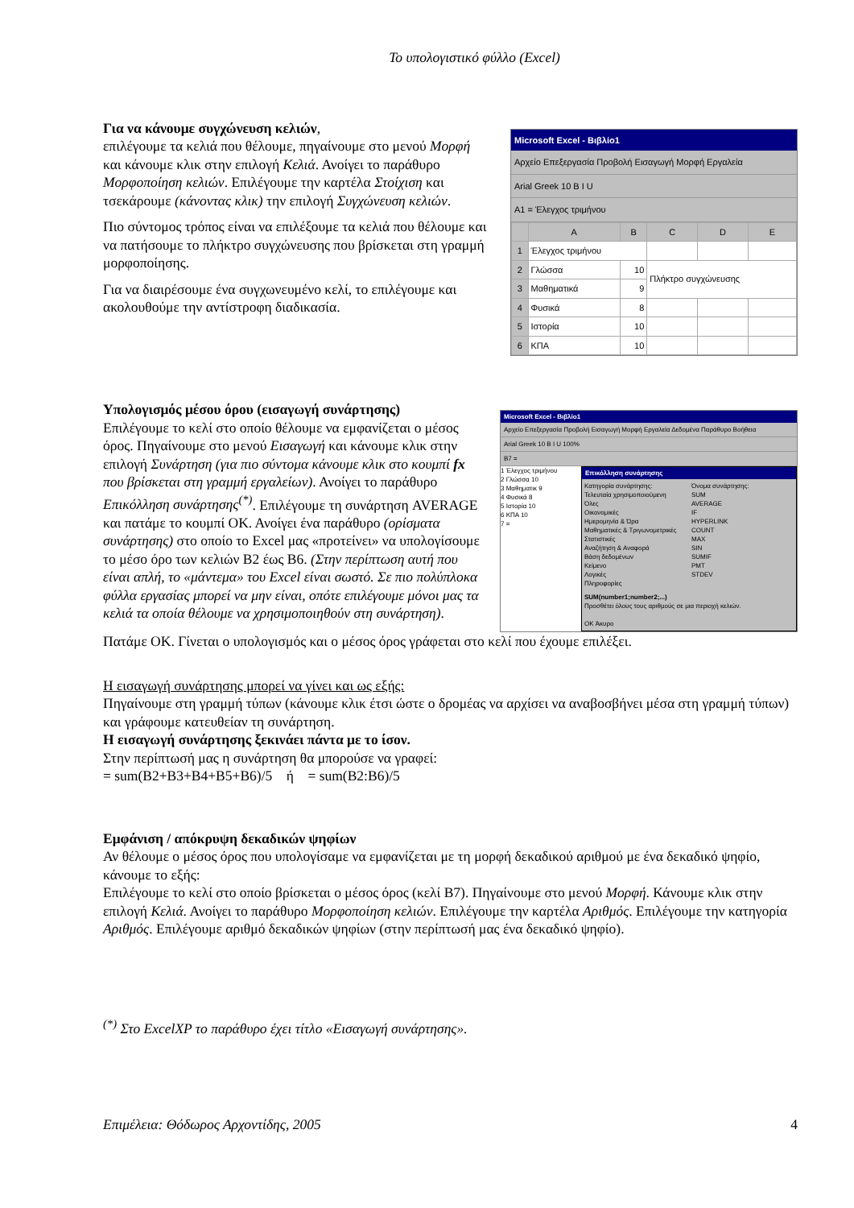Το υπολογιστικό φύλλο (Excel)
Για να κάνουμε συγχώνευση κελιών,
επιλέγουμε τα κελιά που θέλουμε, πηγαίνουμε στο μενού Μορφή και κάνουμε κλικ στην επιλογή Κελιά. Ανοίγει το παράθυρο Μορφοποίηση κελιών. Επιλέγουμε την καρτέλα Στοίχιση και τσεκάρουμε (κάνοντας κλικ) την επιλογή Συγχώνευση κελιών.
Πιο σύντομος τρόπος είναι να επιλέξουμε τα κελιά που θέλουμε και να πατήσουμε το πλήκτρο συγχώνευσης που βρίσκεται στη γραμμή μορφοποίησης.
Για να διαιρέσουμε ένα συγχωνευμένο κελί, το επιλέγουμε και ακολουθούμε την αντίστροφη διαδικασία.
Microsoft Excel - Βιβλίο1
Αρχείο Επεξεργασία Προβολή Εισαγωγή Μορφή Εργαλεία
Arial Greek 10 B I U
A1 = Έλεγχος τριμήνου
| | A | B | C | D | E |
| --- | --- | --- | --- | --- | --- |
| 1 | Έλεγχος τριμήνου | | | | |
| 2 | Γλώσσα | 10 | Πλήκτρο συγχώνευσης | | |
| 3 | Μαθηματικά | 9 | | | |
| 4 | Φυσικά | 8 | | | |
| 5 | Ιστορία | 10 | | | |
| 6 | ΚΠΑ | 10 | | | |
Υπολογισμός μέσου όρου (εισαγωγή συνάρτησης)
Επιλέγουμε το κελί στο οποίο θέλουμε να εμφανίζεται ο μέσος όρος. Πηγαίνουμε στο μενού Εισαγωγή και κάνουμε κλικ στην επιλογή Συνάρτηση (για πιο σύντομα κάνουμε κλικ στο κουμπί fx που βρίσκεται στη γραμμή εργαλείων). Ανοίγει το παράθυρο Επικόλληση συνάρτησης<sup>(*)</sup>. Επιλέγουμε τη συνάρτηση AVERAGE και πατάμε το κουμπί ΟΚ. Ανοίγει ένα παράθυρο (ορίσματα συνάρτησης) στο οποίο το Excel μας «προτείνει» να υπολογίσουμε το μέσο όρο των κελιών B2 έως B6. (Στην περίπτωση αυτή που είναι απλή, το «μάντεμα» του Excel είναι σωστό. Σε πιο πολύπλοκα φύλλα εργασίας μπορεί να μην είναι, οπότε επιλέγουμε μόνοι μας τα κελιά τα οποία θέλουμε να χρησιμοποιηθούν στη συνάρτηση).
Microsoft Excel - Βιβλίο1
Αρχείο Επεξεργασία Προβολή Εισαγωγή Μορφή Εργαλεία Δεδομένα Παράθυρο Βοήθεια
Arial Greek 10 B I U 100%
B7 =
1 Έλεγχος τριμήνου
2 Γλώσσα 10
3 Μαθηματικ 9
4 Φυσικά 8
5 Ιστορία 10
6 ΚΠΑ 10
7 =
Επικόλληση συνάρτησης
Κατηγορία συνάρτησης:
Τελευταία χρησιμοποιούμενη
Όλες
Οικονομικές
Ημερομηνία & Ώρα
Μαθηματικές & Τριγωνομετρικές
Στατιστικές
Αναζήτηση & Αναφορά
Βάση δεδομένων
Κείμενο
Λογικές
Πληροφορίες
Όνομα συνάρτησης:
SUM
AVERAGE
IF
HYPERLINK
COUNT
MAX
SIN
SUMIF
PMT
STDEV
SUM(number1;number2;...)
Προσθέτει όλους τους αριθμούς σε μια περιοχή κελιών.
OK Άκυρο
Πατάμε ΟΚ. Γίνεται ο υπολογισμός και ο μέσος όρος γράφεται στο κελί που έχουμε επιλέξει.
Η εισαγωγή συνάρτησης μπορεί να γίνει και ως εξής:
Πηγαίνουμε στη γραμμή τύπων (κάνουμε κλικ έτσι ώστε ο δρομέας να αρχίσει να αναβοσβήνει μέσα στη γραμμή τύπων) και γράφουμε κατευθείαν τη συνάρτηση.
Η εισαγωγή συνάρτησης ξεκινάει πάντα με το ίσον.
Στην περίπτωσή μας η συνάρτηση θα μπορούσε να γραφεί:
= sum(B2+B3+B4+B5+B6)/5 ή = sum(B2:B6)/5
Εμφάνιση / απόκρυψη δεκαδικών ψηφίων
Αν θέλουμε ο μέσος όρος που υπολογίσαμε να εμφανίζεται με τη μορφή δεκαδικού αριθμού με ένα δεκαδικό ψηφίο, κάνουμε το εξής:
Επιλέγουμε το κελί στο οποίο βρίσκεται ο μέσος όρος (κελί B7). Πηγαίνουμε στο μενού Μορφή. Κάνουμε κλικ στην επιλογή Κελιά. Ανοίγει το παράθυρο Μορφοποίηση κελιών. Επιλέγουμε την καρτέλα Αριθμός. Επιλέγουμε την κατηγορία Αριθμός. Επιλέγουμε αριθμό δεκαδικών ψηφίων (στην περίπτωσή μας ένα δεκαδικό ψηφίο).
<sup>(*)</sup> Στο ExcelXP το παράθυρο έχει τίτλο «Εισαγωγή συνάρτησης».
Επιμέλεια: Θόδωρος Αρχοντίδης, 2005 4